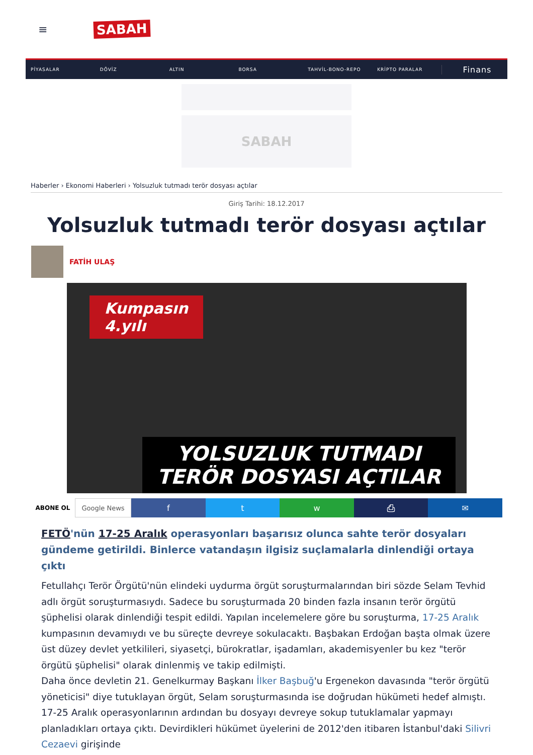≡
SABAH
PİYASALAR DÖVİZ ALTIN BORSA TAHVİL-BONO-REPO KRİPTO PARALAR Finans
SABAH
Haberler › Ekonomi Haberleri › Yolsuzluk tutmadı terör dosyası açtılar
Giriş Tarihi: 18.12.2017
Yolsuzluk tutmadı terör dosyası açtılar
FATİH ULAŞ
Kumpasın
4.yılı
YOLSUZLUK TUTMADI
TERÖR DOSYASI AÇTILAR
ABONE OL Google News
f t w ⎙ ✉
FETÖ'nün 17-25 Aralık operasyonları başarısız olunca sahte terör dosyaları gündeme getirildi. Binlerce vatandaşın ilgisiz suçlamalarla dinlendiği ortaya çıktı
Fetullahçı Terör Örgütü'nün elindeki uydurma örgüt soruşturmalarından biri sözde Selam Tevhid adlı örgüt soruşturmasıydı. Sadece bu soruşturmada 20 binden fazla insanın terör örgütü şüphelisi olarak dinlendiği tespit edildi. Yapılan incelemelere göre bu soruşturma, 17-25 Aralık kumpasının devamıydı ve bu süreçte devreye sokulacaktı. Başbakan Erdoğan başta olmak üzere üst düzey devlet yetkilileri, siyasetçi, bürokratlar, işadamları, akademisyenler bu kez "terör örgütü şüphelisi" olarak dinlenmiş ve takip edilmişti.
Daha önce devletin 21. Genelkurmay Başkanı İlker Başbuğ'u Ergenekon davasında "terör örgütü yöneticisi" diye tutuklayan örgüt, Selam soruşturmasında ise doğrudan hükümeti hedef almıştı. 17-25 Aralık operasyonlarının ardından bu dosyayı devreye sokup tutuklamalar yapmayı planladıkları ortaya çıktı. Devirdikleri hükümet üyelerini de 2012'den itibaren İstanbul'daki Silivri Cezaevi girişinde